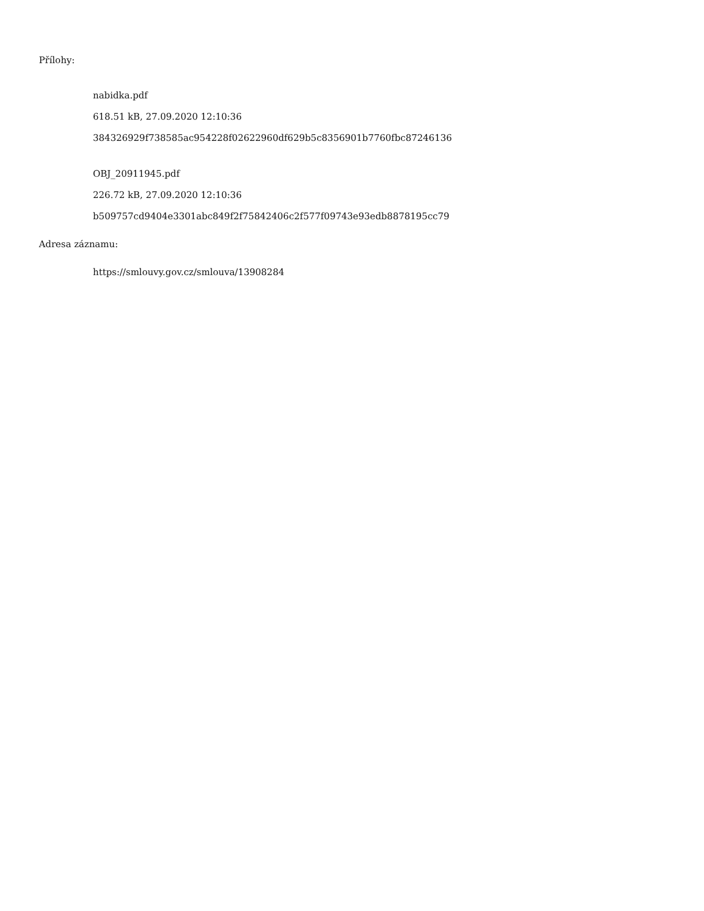Přílohy:
nabidka.pdf
618.51 kB, 27.09.2020 12:10:36
384326929f738585ac954228f02622960df629b5c8356901b7760fbc87246136
OBJ_20911945.pdf
226.72 kB, 27.09.2020 12:10:36
b509757cd9404e3301abc849f2f75842406c2f577f09743e93edb8878195cc79
Adresa záznamu:
https://smlouvy.gov.cz/smlouva/13908284